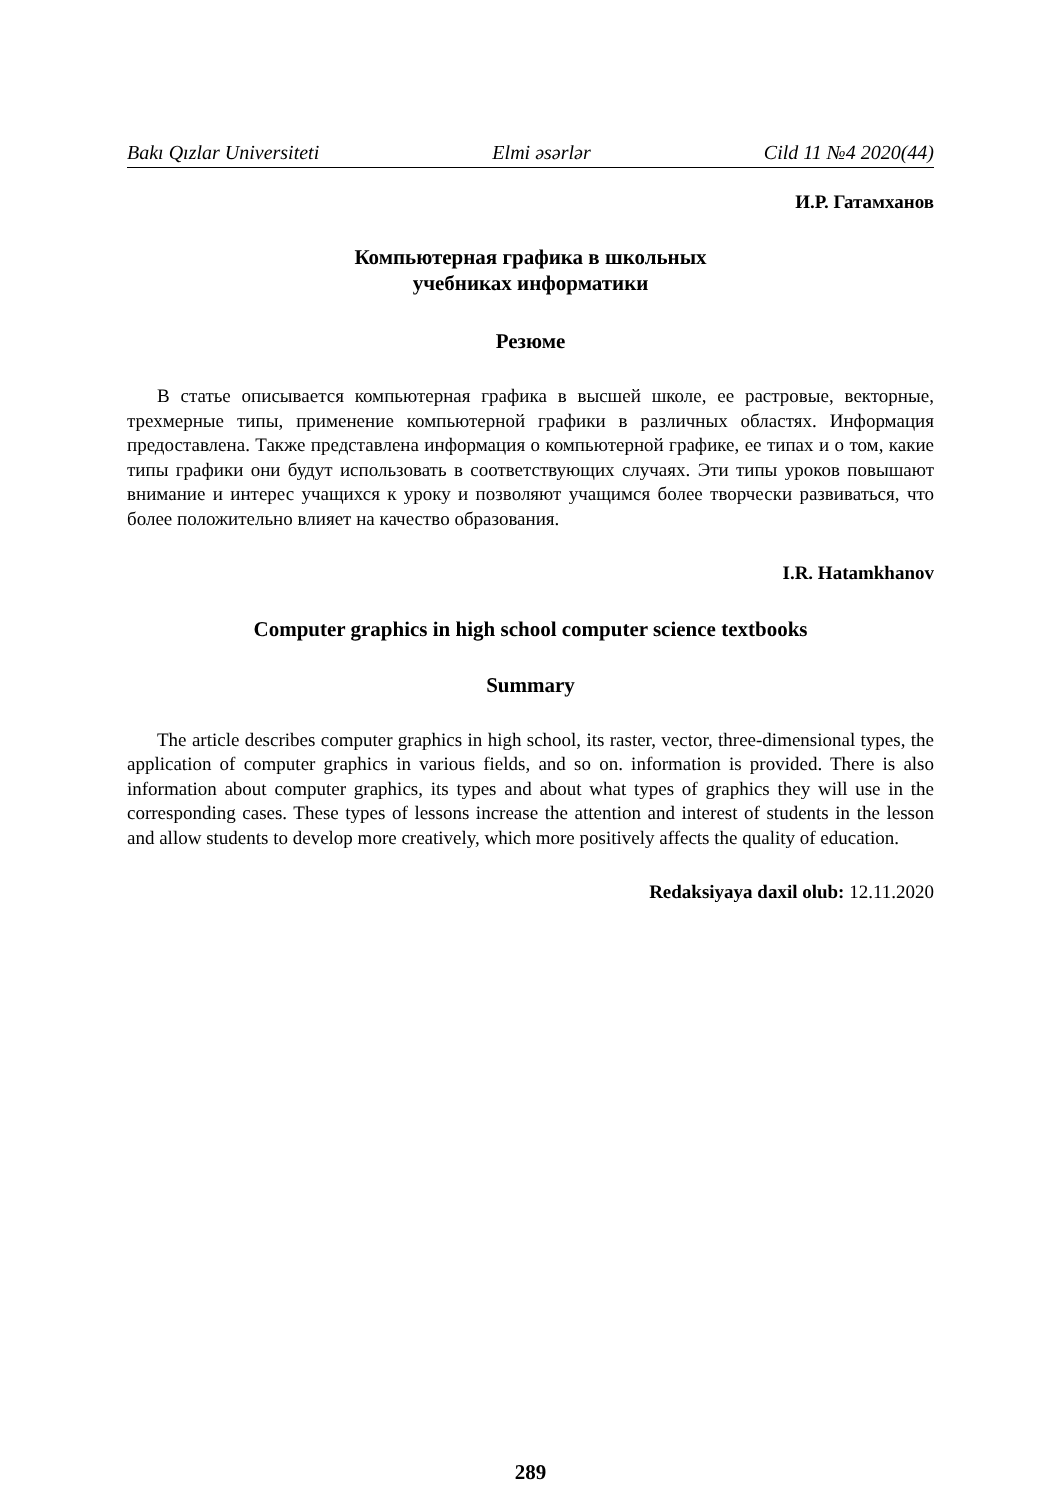Bakı Qızlar Universiteti Elmi əsərlər Cild 11 №4 2020(44)
И.Р. Гатамханов
Компьютерная графика в школьных
учебниках информатики
Резюме
В статье описывается компьютерная графика в высшей школе, ее растровые, векторные, трехмерные типы, применение компьютерной графики в различных областях. Информация предоставлена. Также представлена информация о компьютерной графике, ее типах и о том, какие типы графики они будут использовать в соответствующих случаях. Эти типы уроков повышают внимание и интерес учащихся к уроку и позволяют учащимся более творчески развиваться, что более положительно влияет на качество образования.
I.R. Hatamkhanov
Computer graphics in high school computer science textbooks
Summary
The article describes computer graphics in high school, its raster, vector, three-dimensional types, the application of computer graphics in various fields, and so on. information is provided. There is also information about computer graphics, its types and about what types of graphics they will use in the corresponding cases. These types of lessons increase the attention and interest of students in the lesson and allow students to develop more creatively, which more positively affects the quality of education.
Redaksiyaya daxil olub: 12.11.2020
289